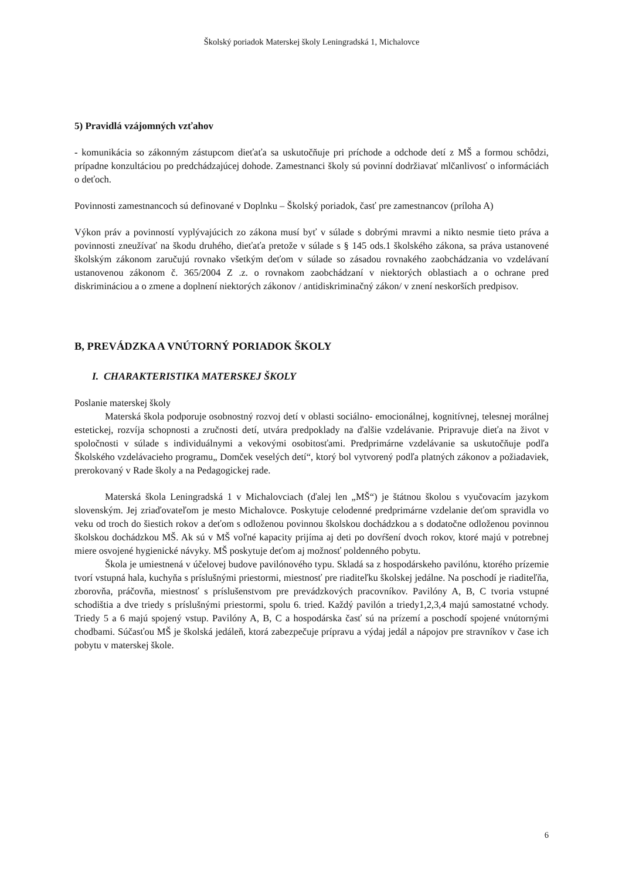Školský poriadok Materskej školy Leningradská 1, Michalovce
5) Pravidlá vzájomných vzťahov
- komunikácia so zákonným zástupcom dieťaťa sa uskutočňuje pri príchode a odchode detí z MŠ a formou schôdzi, prípadne konzultáciou po predchádzajúcej dohode. Zamestnanci školy sú povinní dodržiavať mlčanlivosť o informáciách o deťoch.
Povinnosti zamestnancoch sú definované v Doplnku – Školský poriadok, časť pre zamestnancov (príloha A)
Výkon práv a povinností vyplývajúcich zo zákona musí byť v súlade s dobrými mravmi a nikto nesmie tieto práva a povinnosti zneužívať na škodu druhého, dieťaťa pretože v súlade s § 145 ods.1 školského zákona, sa práva ustanovené školským zákonom zaručujú rovnako všetkým deťom v súlade so zásadou rovnakého zaobchádzania vo vzdelávaní ustanovenou zákonom č. 365/2004 Z .z. o rovnakom zaobchádzaní v niektorých oblastiach a o ochrane pred diskrimináciou a o zmene a doplnení niektorých zákonov / antidiskriminačný zákon/ v znení neskorších predpisov.
B, PREVÁDZKA A VNÚTORNÝ PORIADOK ŠKOLY
I. CHARAKTERISTIKA MATERSKEJ ŠKOLY
Poslanie materskej školy
Materská škola podporuje osobnostný rozvoj detí v oblasti sociálno- emocionálnej, kognitívnej, telesnej morálnej estetickej, rozvíja schopnosti a zručnosti detí, utvára predpoklady na ďalšie vzdelávanie. Pripravuje dieťa na život v spoločnosti v súlade s individuálnymi a vekovými osobitosťami. Predprimárne vzdelávanie sa uskutočňuje podľa Školského vzdelávacieho programu„ Domček veselých detí“, ktorý bol vytvorený podľa platných zákonov a požiadaviek, prerokovaný v Rade školy a na Pedagogickej rade.
Materská škola Leningradská 1 v Michalovciach (ďalej len „MŠ“) je štátnou školou s vyučovacím jazykom slovenským. Jej zriaďovateľom je mesto Michalovce. Poskytuje celodenné predprimárne vzdelanie deťom spravidla vo veku od troch do šiestich rokov a deťom s odloženou povinnou školskou dochádzkou a s dodatočne odloženou povinnou školskou dochádzkou MŠ. Ak sú v MŠ voľné kapacity prijíma aj deti po dovŕšení dvoch rokov, ktoré majú v potrebnej miere osvojené hygienické návyky. MŠ poskytuje deťom aj možnosť poldenného pobytu.
Škola je umiestnená v účelovej budove pavilónového typu. Skladá sa z hospodárskeho pavilónu, ktorého prízemie tvorí vstupná hala, kuchyňa s príslušnými priestormi, miestnosť pre riaditeľku školskej jedálne. Na poschodí je riaditeľňa, zborovňa, práčovňa, miestnosť s príslušenstvom pre prevádzkových pracovníkov. Pavilóny A, B, C tvoria vstupné schodištia a dve triedy s príslušnými priestormi, spolu 6. tried. Každý pavilón a triedy1,2,3,4 majú samostatné vchody. Triedy 5 a 6 majú spojený vstup. Pavilóny A, B, C a hospodárska časť sú na prízemí a poschodí spojené vnútornými chodbami. Súčasťou MŠ je školská jedáleň, ktorá zabezpečuje prípravu a výdaj jedál a nápojov pre stravníkov v čase ich pobytu v materskej škole.
6